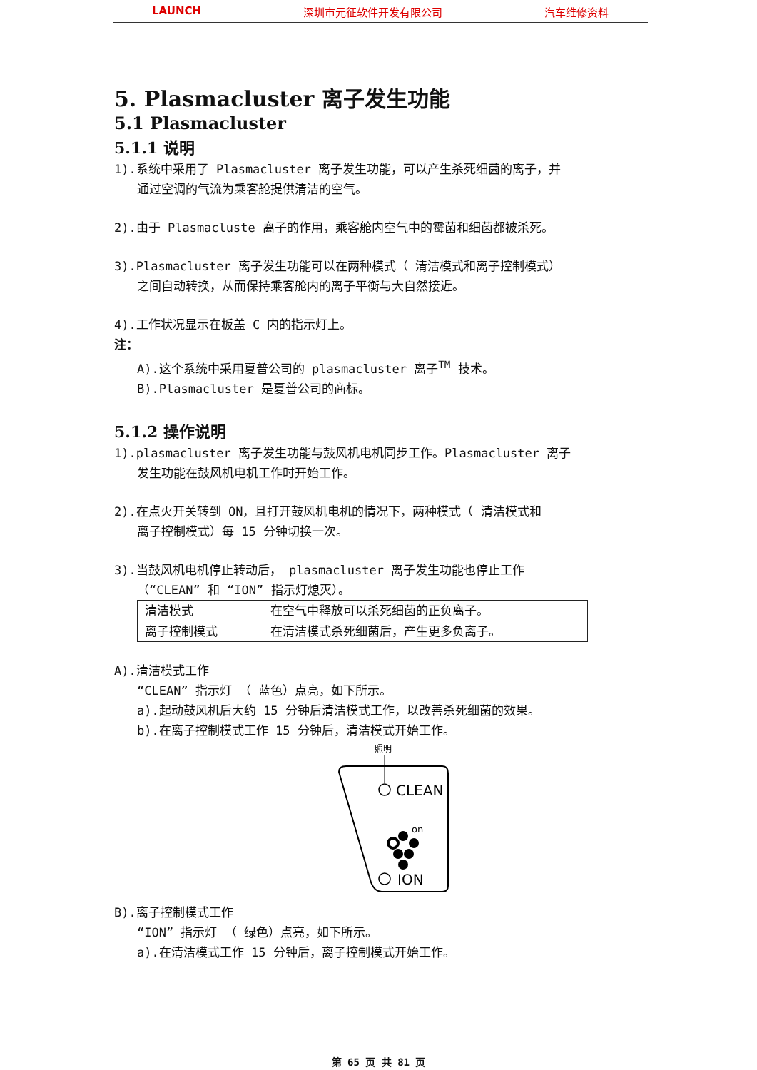LAUNCH 深圳市元征软件开发有限公司 汽车维修资料
5. Plasmacluster 离子发生功能
5.1 Plasmacluster
5.1.1 说明
1).系统中采用了 Plasmacluster 离子发生功能，可以产生杀死细菌的离子，并
通过空调的气流为乘客舱提供清洁的空气。
2).由于 Plasmacluste 离子的作用，乘客舱内空气中的霉菌和细菌都被杀死。
3).Plasmacluster 离子发生功能可以在两种模式（ 清洁模式和离子控制模式）
之间自动转换，从而保持乘客舱内的离子平衡与大自然接近。
4).工作状况显示在板盖 C 内的指示灯上。
注：
A).这个系统中采用夏普公司的 plasmacluster 离子<sup>TM</sup> 技术。
B).Plasmacluster 是夏普公司的商标。
5.1.2 操作说明
1).plasmacluster 离子发生功能与鼓风机电机同步工作。Plasmacluster 离子
发生功能在鼓风机电机工作时开始工作。
2).在点火开关转到 ON，且打开鼓风机电机的情况下，两种模式（ 清洁模式和
离子控制模式）每 15 分钟切换一次。
3).当鼓风机电机停止转动后， plasmacluster 离子发生功能也停止工作
（“CLEAN” 和 “ION” 指示灯熄灭）。
| 清洁模式 | 在空气中释放可以杀死细菌的正负离子。 |
| 离子控制模式 | 在清洁模式杀死细菌后，产生更多负离子。 |
A).清洁模式工作
“CLEAN” 指示灯 （ 蓝色）点亮，如下所示。
a).起动鼓风机后大约 15 分钟后清洁模式工作，以改善杀死细菌的效果。
b).在离子控制模式工作 15 分钟后，清洁模式开始工作。
照明
CLEAN
on
ION
B).离子控制模式工作
“ION” 指示灯 （ 绿色）点亮，如下所示。
a).在清洁模式工作 15 分钟后，离子控制模式开始工作。
第 65 页 共 81 页